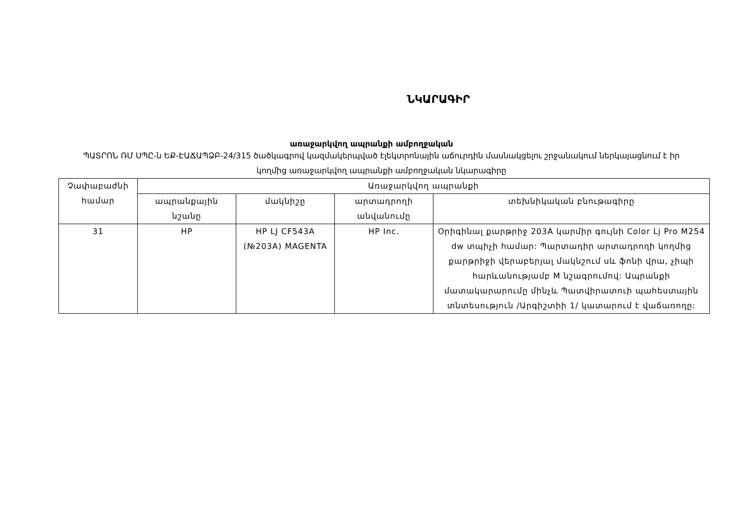ՆԿԱՐԱԳԻՐ
առաջարկվող ապրանքի ամբողջական
ՊԱՏՐՈՆ ՌՄ ՍՊԸ-ն ԵՔ-ԷԱՃԱՊՁԲ-24/315 ծածկագրով կազմակերպված էլեկտրոնային աճուրդին մասնակցելու շրջանակում ներկայացնում է իր կողմից առաջարկվող ապրանքի ամբողջական նկարագիրը
| Չափաբաժնի համար | Առաջարկվող ապրանքի | | | |
| --- | --- | --- | --- | --- |
| | ապրանքային նշանը | մակնիշը | արտադրողի անվանումը | տեխնիկական բնութագիրը |
| 31 | HP | HP LJ CF543A (№203A) MAGENTA | HP Inc. | Օրիգինալ քարթրիջ 203A կարմիր գույնի Color Lj Pro M254 dw տպիչի համար: Պարտադիր արտադրողի կողմից քարթրիջի վերաբերյալ մակնշում սև ֆոնի վրա, չիպի հարևանությամբ M նշագրումով: Ապրանքի մատակարարումը մինչև Պատվիրատուի պահեստային տնտեսություն /Արգիշտիի 1/ կատարում է վաճառողը: |